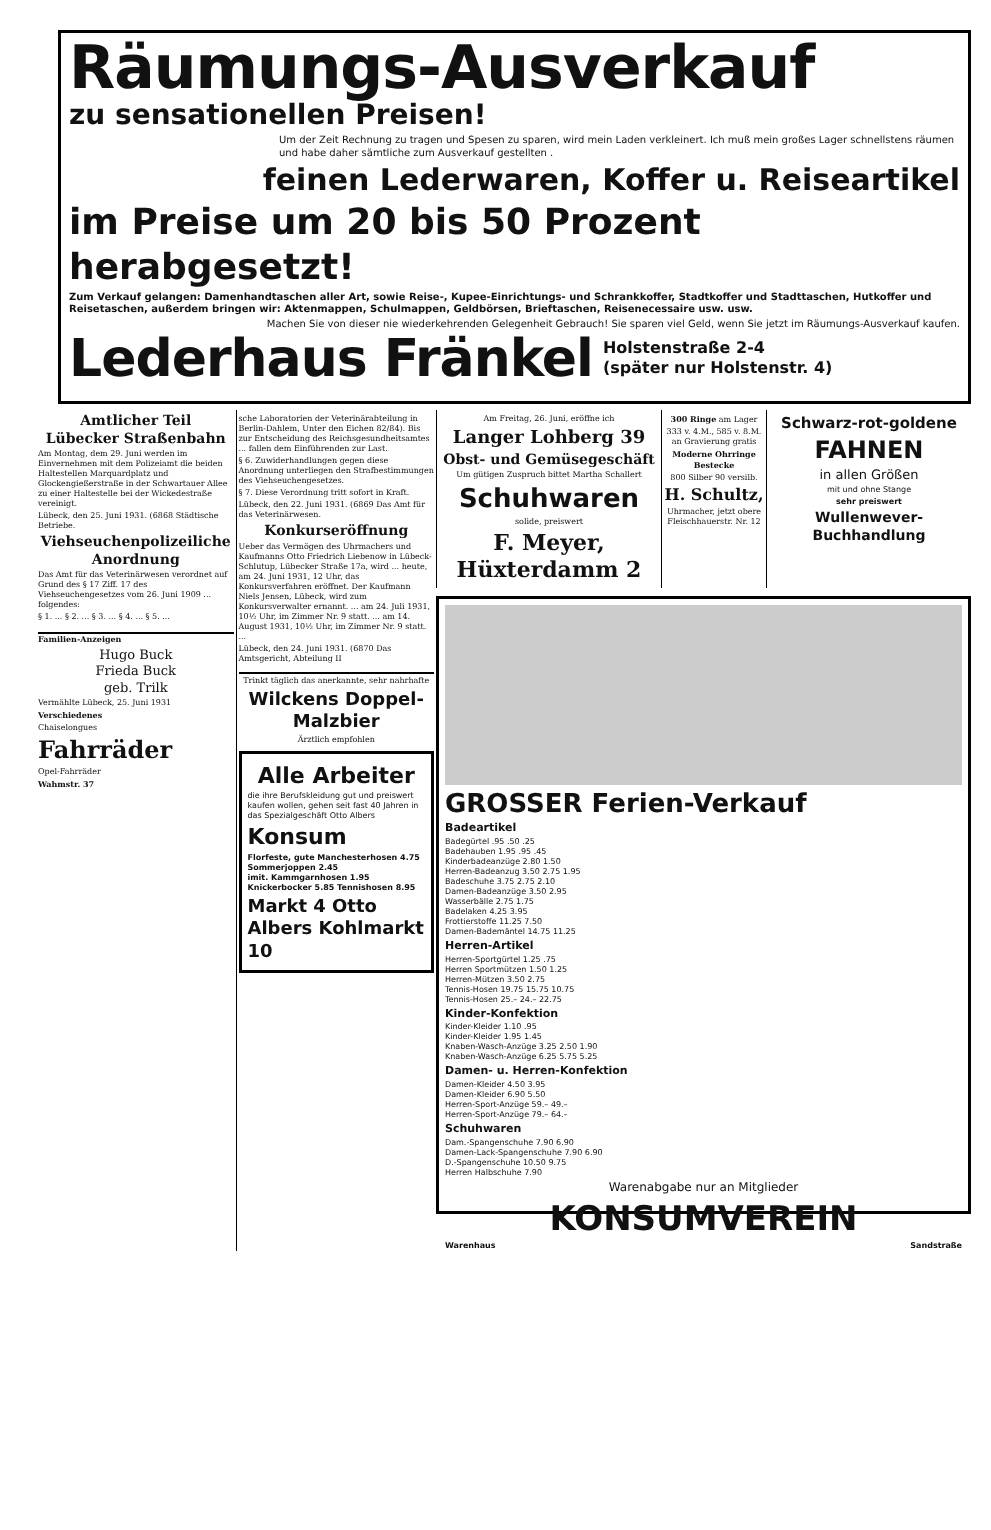Räumungs-Ausverkauf
zu sensationellen Preisen!
Um der Zeit Rechnung zu tragen und Spesen zu sparen, wird mein Laden verkleinert. Ich muß mein großes Lager schnellstens räumen und habe daher sämtliche zum Ausverkauf gestellten .
feinen Lederwaren, Koffer u. Reiseartikel
im Preise um 20 bis 50 Prozent herabgesetzt!
Zum Verkauf gelangen: Damenhandtaschen aller Art, sowie Reise-, Kupee-Einrichtungs- und Schrankkoffer, Stadtkoffer und Stadttaschen, Hutkoffer und Reisetaschen, außerdem bringen wir: Aktenmappen, Schulmappen, Geldbörsen, Brieftaschen, Reisenecessaire usw. usw.
Machen Sie von dieser nie wiederkehrenden Gelegenheit Gebrauch! Sie sparen viel Geld, wenn Sie jetzt im Räumungs-Ausverkauf kaufen.
Lederhaus Fränkel Holstenstraße 2-4
(später nur Holstenstr. 4)
Amtlicher Teil
Lübecker Straßenbahn
Am Montag, dem 29. Juni werden im Einvernehmen mit dem Polizeiamt die beiden Haltestellen Marquardplatz und Glockengießerstraße in der Schwartauer Allee zu einer Haltestelle bei der Wickedestraße vereinigt.
Lübeck, den 25. Juni 1931. (6868 Städtische Betriebe.
Viehseuchenpolizeiliche Anordnung
Das Amt für das Veterinärwesen verordnet auf Grund des § 17 Ziff. 17 des Viehseuchengesetzes vom 26. Juni 1909 ... folgendes:
§ 1. ... § 2. ... § 3. ... § 4. ... § 5. ...
Familien-Anzeigen
Hugo Buck
Frieda Buck
geb. Trilk
Vermählte Lübeck, 25. Juni 1931
Verschiedenes
Chaiselongues
Fahrräder
Opel-Fahrräder
Wahmstr. 37
sche Laboratorien der Veterinärabteilung in Berlin-Dahlem, Unter den Eichen 82/84). Bis zur Entscheidung des Reichsgesundheitsamtes ... fallen dem Einführenden zur Last.
§ 6. Zuwiderhandlungen gegen diese Anordnung unterliegen den Strafbestimmungen des Viehseuchengesetzes.
§ 7. Diese Verordnung tritt sofort in Kraft.
Lübeck, den 22. Juni 1931. (6869 Das Amt für das Veterinärwesen.
Konkurseröffnung
Ueber das Vermögen des Uhrmachers und Kaufmanns Otto Friedrich Liebenow in Lübeck-Schlutup, Lübecker Straße 17a, wird ... heute, am 24. Juni 1931, 12 Uhr, das Konkursverfahren eröffnet. Der Kaufmann Niels Jensen, Lübeck, wird zum Konkursverwalter ernannt. ... am 24. Juli 1931, 10½ Uhr, im Zimmer Nr. 9 statt. ... am 14. August 1931, 10½ Uhr, im Zimmer Nr. 9 statt. ...
Lübeck, den 24. Juni 1931. (6870 Das Amtsgericht, Abteilung II
Trinkt täglich das anerkannte, sehr nahrhafte
Wilckens Doppel-Malzbier
Ärztlich empfohlen
Alle Arbeiter
die ihre Berufskleidung gut und preiswert kaufen wollen, gehen seit fast 40 Jahren in das Spezialgeschäft Otto Albers
Konsum
Florfeste, gute Manchesterhosen 4.75
Sommerjoppen 2.45
imit. Kammgarnhosen 1.95
Knickerbocker 5.85 Tennishosen 8.95
Markt 4 Otto Albers Kohlmarkt 10
Am Freitag, 26. Juni, eröffne ich
Langer Lohberg 39
Obst- und Gemüsegeschäft
Um gütigen Zuspruch bittet Martha Schallert
Schuhwaren
solide, preiswert
F. Meyer, Hüxterdamm 2
300 Ringe am Lager
333 v. 4.M., 585 v. 8.M. an Gravierung gratis
Moderne Ohrringe Bestecke
800 Silber 90 versilb.
H. Schultz,
Uhrmacher, jetzt obere Fleischhauerstr. Nr. 12
Schwarz-rot-goldene
FAHNEN
in allen Größen
mit und ohne Stange
sehr preiswert
Wullenwever-Buchhandlung
GROSSER Ferien-Verkauf
Badeartikel
Badegürtel .95 .50 .25
Badehauben 1.95 .95 .45
Kinderbadeanzüge 2.80 1.50
Herren-Badeanzug 3.50 2.75 1.95
Badeschuhe 3.75 2.75 2.10
Damen-Badeanzüge 3.50 2.95
Wasserbälle 2.75 1.75
Badelaken 4.25 3.95
Frottierstoffe 11.25 7.50
Damen-Bademäntel 14.75 11.25
Herren-Artikel
Herren-Sportgürtel 1.25 .75
Herren Sportmützen 1.50 1.25
Herren-Mützen 3.50 2.75
Tennis-Hosen 19.75 15.75 10.75
Tennis-Hosen 25.– 24.– 22.75
Kinder-Konfektion
Kinder-Kleider 1.10 .95
Kinder-Kleider 1.95 1.45
Knaben-Wasch-Anzüge 3.25 2.50 1.90
Knaben-Wasch-Anzüge 6.25 5.75 5.25
Damen- u. Herren-Konfektion
Damen-Kleider 4.50 3.95
Damen-Kleider 6.90 5.50
Herren-Sport-Anzüge 59.– 49.–
Herren-Sport-Anzüge 79.– 64.–
Schuhwaren
Dam.-Spangenschuhe 7.90 6.90
Damen-Lack-Spangenschuhe 7.90 6.90
D.-Spangenschuhe 10.50 9.75
Herren Halbschuhe 7.90
Warenabgabe nur an Mitglieder
KONSUMVEREIN
Warenhaus Sandstraße